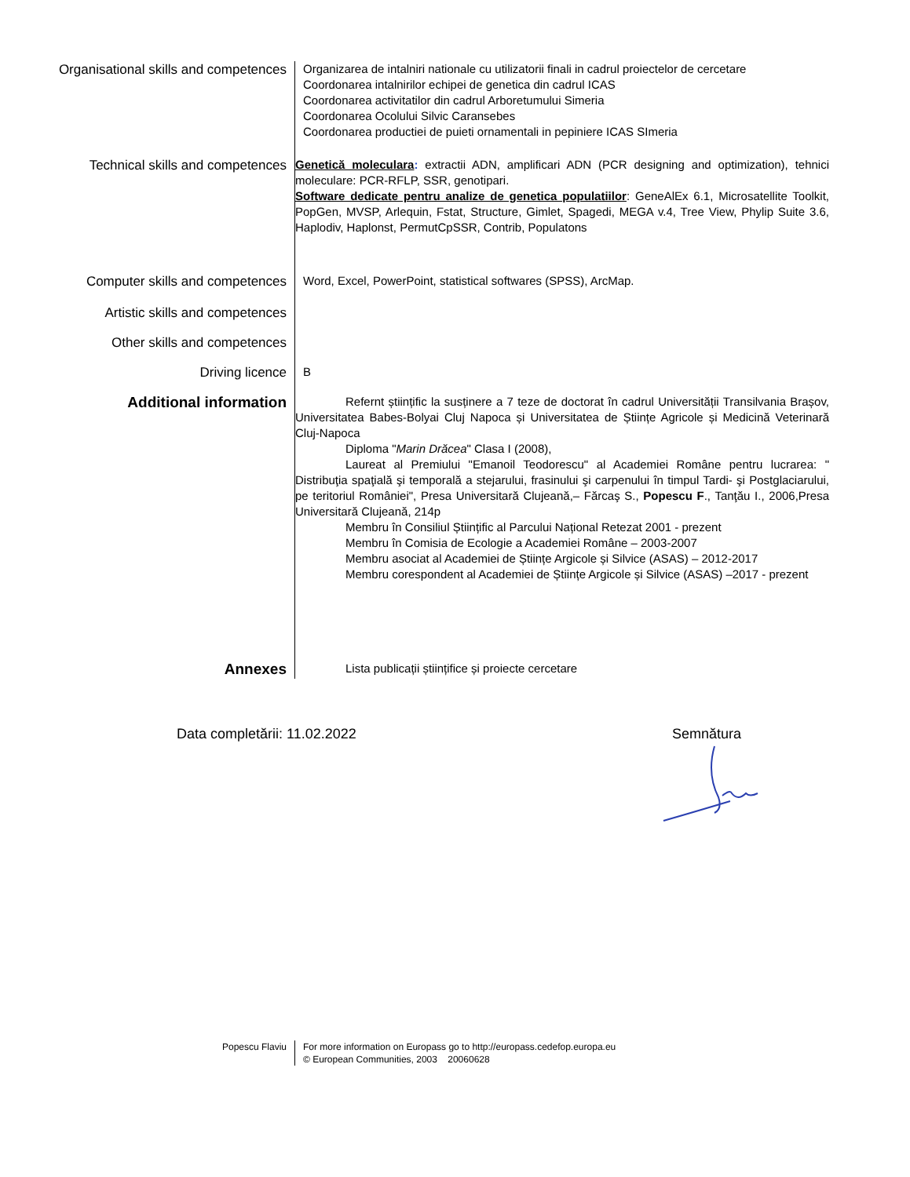Organisational skills and competences
Organizarea de intalniri nationale cu utilizatorii finali in cadrul proiectelor de cercetare
Coordonarea intalnirilor echipei de genetica din cadrul ICAS
Coordonarea activitatilor din cadrul Arboretumului Simeria
Coordonarea Ocolului Silvic Caransebes
Coordonarea productiei de puieti ornamentali in pepiniere ICAS SImeria
Technical skills and competences
Genetică moleculara: extractii ADN, amplificari ADN (PCR designing and optimization), tehnici moleculare: PCR-RFLP, SSR, genotipari.
Software dedicate pentru analize de genetica populatiilor: GeneAlEx 6.1, Microsatellite Toolkit, PopGen, MVSP, Arlequin, Fstat, Structure, Gimlet, Spagedi, MEGA v.4, Tree View, Phylip Suite 3.6, Haplodiv, Haplonst, PermutCpSSR, Contrib, Populatons
Computer skills and competences
Word, Excel, PowerPoint, statistical softwares (SPSS), ArcMap.
Artistic skills and competences
Other skills and competences
Driving licence
B
Additional information
Refernt științific la susținere a 7 teze de doctorat în cadrul Universității Transilvania Brașov, Universitatea Babes-Bolyai Cluj Napoca și Universitatea de Științe Agricole și Medicină Veterinară Cluj-Napoca
Diploma "Marin Drăcea" Clasa I (2008),
Laureat al Premiului "Emanoil Teodorescu" al Academiei Române pentru lucrarea: " Distribuţia spaţială şi temporală a stejarului, frasinului şi carpenului în timpul Tardi- şi Postglaciarului, pe teritoriul României", Presa Universitară Clujeană,– Fărcaş S., Popescu F., Tanţău I., 2006,Presa Universitară Clujeană, 214p
Membru în Consiliul Științific al Parcului Național Retezat 2001 - prezent
Membru în Comisia de Ecologie a Academiei Române – 2003-2007
Membru asociat al Academiei de Științe Argicole și Silvice (ASAS) – 2012-2017
Membru corespondent al Academiei de Științe Argicole și Silvice (ASAS) –2017 - prezent
Annexes
Lista publicații științifice și proiecte cercetare
Data completării: 11.02.2022 Semnătura
Popescu Flaviu For more information on Europass go to http://europass.cedefop.europa.eu
© European Communities, 2003 20060628